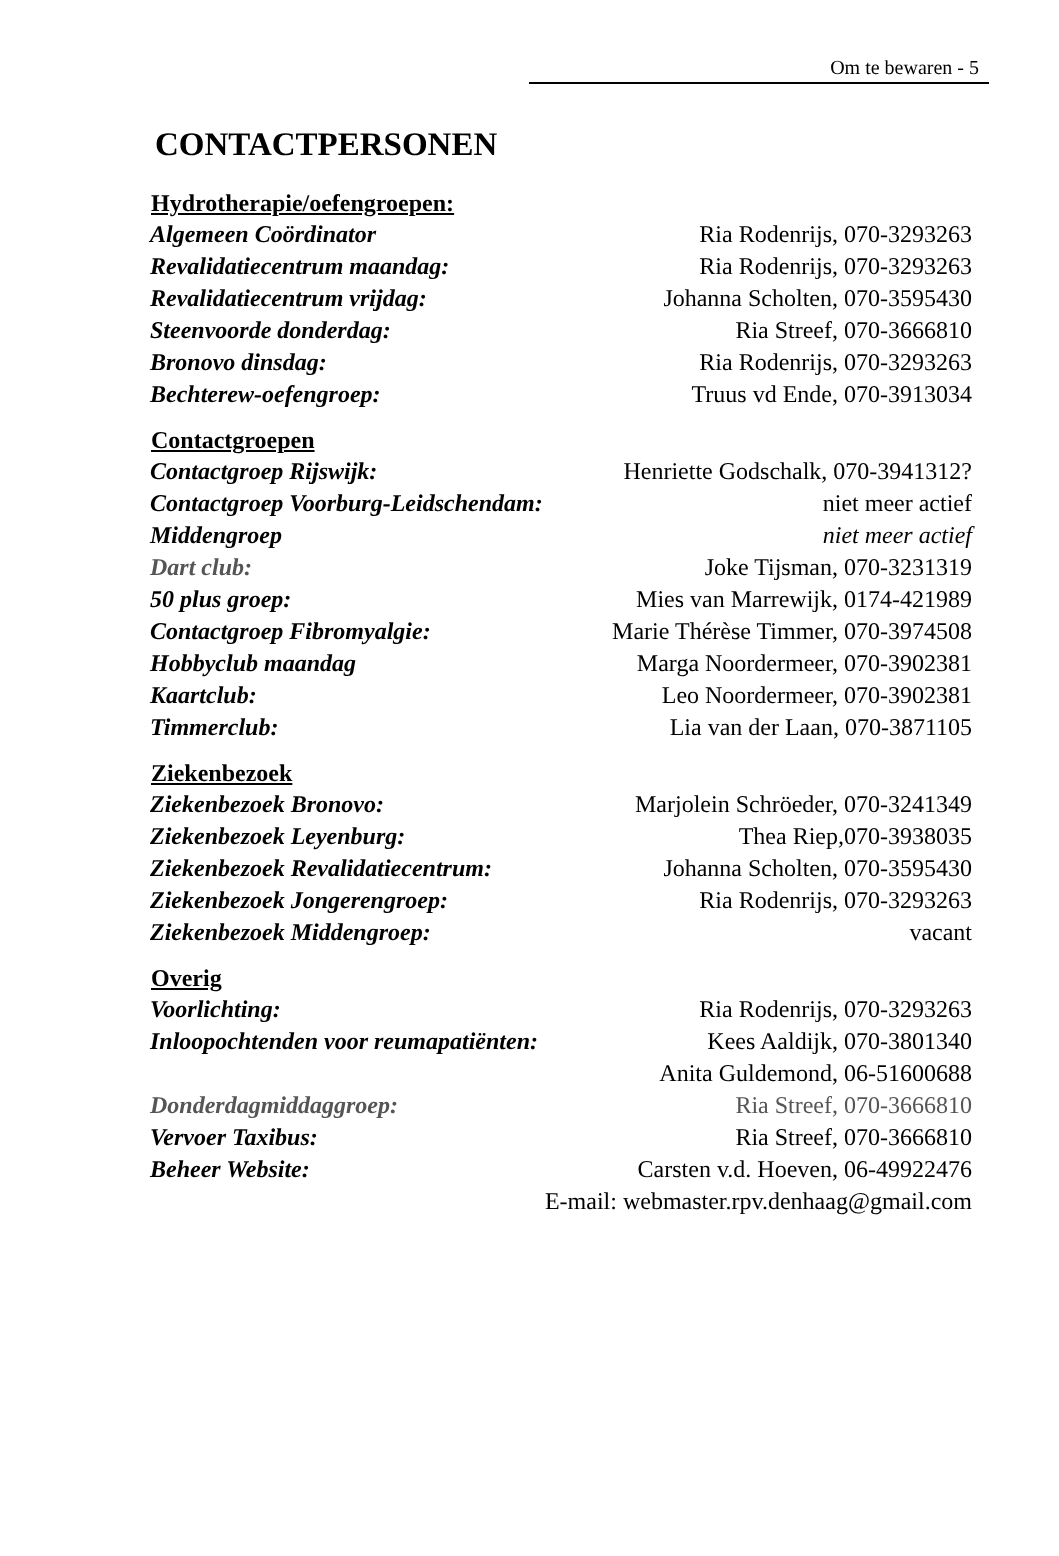Om te bewaren - 5
CONTACTPERSONEN
| Hydrotherapie/oefengroepen: | |
| --- | --- |
| Algemeen Coördinator | Ria Rodenrijs, 070-3293263 |
| Revalidatiecentrum maandag: | Ria Rodenrijs, 070-3293263 |
| Revalidatiecentrum vrijdag: | Johanna Scholten, 070-3595430 |
| Steenvoorde donderdag: | Ria Streef, 070-3666810 |
| Bronovo dinsdag: | Ria Rodenrijs, 070-3293263 |
| Bechterew-oefengroep: | Truus vd Ende, 070-3913034 |
| Contactgroepen | |
| Contactgroep Rijswijk: | Henriette Godschalk, 070-3941312? |
| Contactgroep Voorburg-Leidschendam: | niet meer actief |
| Middengroep | niet meer actief |
| Dart club: | Joke Tijsman, 070-3231319 |
| 50 plus groep: | Mies van Marrewijk, 0174-421989 |
| Contactgroep Fibromyalgie: | Marie Thérèse Timmer, 070-3974508 |
| Hobbyclub maandag | Marga Noordermeer, 070-3902381 |
| Kaartclub: | Leo Noordermeer, 070-3902381 |
| Timmerclub: | Lia van der Laan, 070-3871105 |
| Ziekenbezoek | |
| Ziekenbezoek Bronovo: | Marjolein Schröeder, 070-3241349 |
| Ziekenbezoek Leyenburg: | Thea Riep , 070-3938035 |
| Ziekenbezoek Revalidatiecentrum: | Johanna Scholten, 070-3595430 |
| Ziekenbezoek Jongerengroep: | Ria Rodenrijs, 070-3293263 |
| Ziekenbezoek Middengroep: | vacant |
| Overig | |
| Voorlichting: | Ria Rodenrijs, 070-3293263 |
| Inloopochtenden voor reumapatiënten: | Kees Aaldijk, 070-3801340 |
| | Anita Guldemond, 06-51600688 |
| Donderdagmiddaggroep: | Ria Streef, 070-3666810 |
| Vervoer Taxibus: | Ria Streef, 070-3666810 |
| Beheer Website: | Carsten v.d. Hoeven, 06-49922476 |
| E-mail: webmaster.rpv.denhaag@gmail.com | |